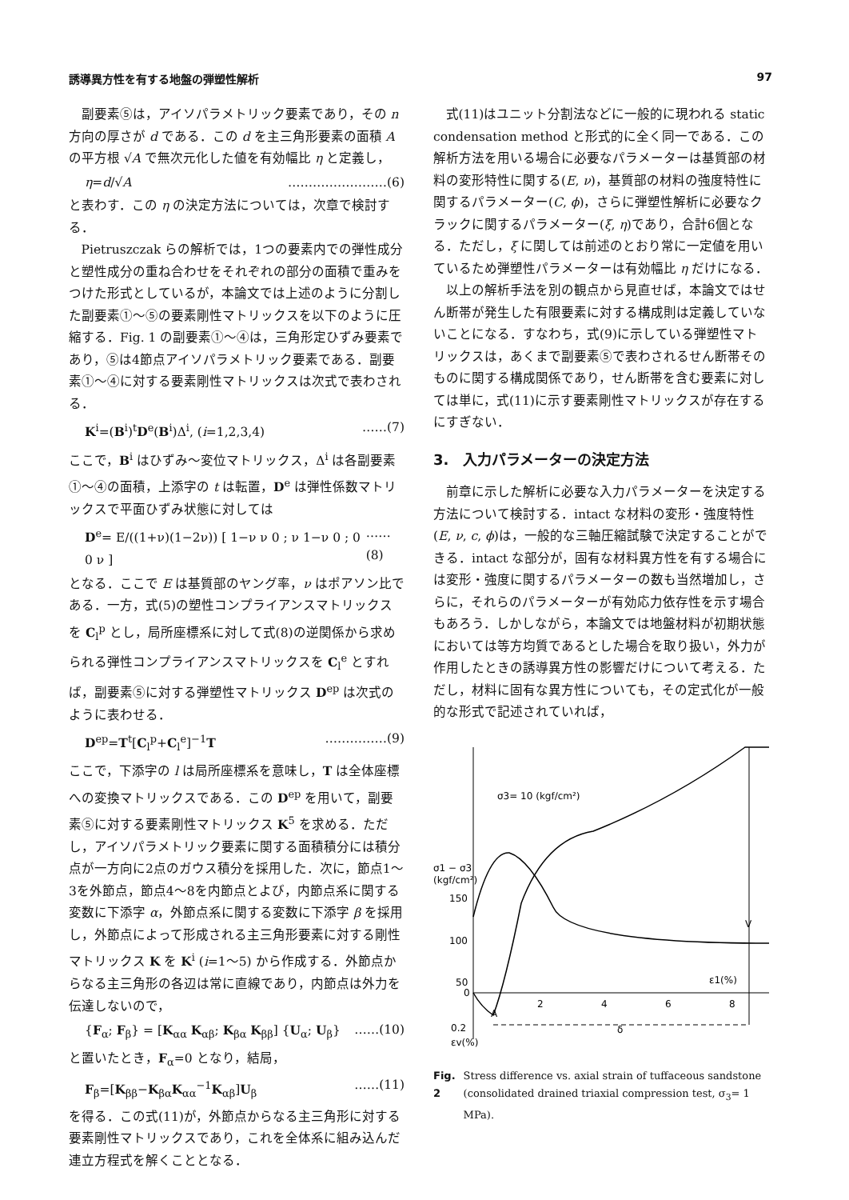誘導異方性を有する地盤の弾塑性解析 97
副要素⑤は，アイソパラメトリック要素であり，その n 方向の厚さが d である．この d を主三角形要素の面積 A の平方根 √A で無次元化した値を有効幅比 η と定義し，
η=d/√A ……………………(6)
と表わす．この η の決定方法については，次章で検討する．
Pietruszczak らの解析では，1つの要素内での弾性成分と塑性成分の重ね合わせをそれぞれの部分の面積で重みをつけた形式としているが，本論文では上述のように分割した副要素①～⑤の要素剛性マトリックスを以下のように圧縮する．Fig. 1 の副要素①～④は，三角形定ひずみ要素であり，⑤は4節点アイソパラメトリック要素である．副要素①～④に対する要素剛性マトリックスは次式で表わされる．
K<sup>i</sup>=(B<sup>i</sup>)<sup>t</sup>D<sup>e</sup>(B<sup>i</sup>)Δ<sup>i</sup>, (i=1,2,3,4) ……(7)
ここで，B<sup>i</sup> はひずみ～変位マトリックス，Δ<sup>i</sup> は各副要素①～④の面積，上添字の t は転置，D<sup>e</sup> は弾性係数マトリックスで平面ひずみ状態に対しては
D<sup>e</sup>= E/((1+ν)(1−2ν)) [ 1−ν ν 0 ; ν 1−ν 0 ; 0 0 ν ] ……(8)
となる．ここで E は基質部のヤング率，ν はポアソン比である．一方，式(5)の塑性コンプライアンスマトリックスを C<sub>l</sub><sup>p</sup> とし，局所座標系に対して式(8)の逆関係から求められる弾性コンプライアンスマトリックスを C<sub>l</sub><sup>e</sup> とすれば，副要素⑤に対する弾塑性マトリックス D<sup>ep</sup> は次式のように表わせる．
D<sup>ep</sup>=T<sup>t</sup>[C<sub>l</sub><sup>p</sup>+C<sub>l</sub><sup>e</sup>]<sup>−1</sup>T ……………(9)
ここで，下添字の l は局所座標系を意味し，T は全体座標への変換マトリックスである．この D<sup>ep</sup> を用いて，副要素⑤に対する要素剛性マトリックス K<sup>5</sup> を求める．ただし，アイソパラメトリック要素に関する面積積分には積分点が一方向に2点のガウス積分を採用した．次に，節点1～3を外節点，節点4～8を内節点とよび，内節点系に関する変数に下添字 α，外節点系に関する変数に下添字 β を採用し，外節点によって形成される主三角形要素に対する剛性マトリックス K を K<sup>i</sup> (i=1～5) から作成する．外節点からなる主三角形の各辺は常に直線であり，内節点は外力を伝達しないので，
{F<sub>α</sub>; F<sub>β</sub>} = [K<sub>αα</sub> K<sub>αβ</sub>; K<sub>βα</sub> K<sub>ββ</sub>] {U<sub>α</sub>; U<sub>β</sub>} ……(10)
と置いたとき，F<sub>α</sub>=0 となり，結局，
F<sub>β</sub>=[K<sub>ββ</sub>−K<sub>βα</sub>K<sub>αα</sub><sup>−1</sup>K<sub>αβ</sub>]U<sub>β</sub> ……(11)
を得る．この式(11)が，外節点からなる主三角形に対する要素剛性マトリックスであり，これを全体系に組み込んだ連立方程式を解くこととなる．
式(11)はユニット分割法などに一般的に現われる static condensation method と形式的に全く同一である．この解析方法を用いる場合に必要なパラメーターは基質部の材料の変形特性に関する(E, ν)，基質部の材料の強度特性に関するパラメーター(C, ϕ)，さらに弾塑性解析に必要なクラックに関するパラメーター(ξ, η)であり，合計6個となる．ただし，ξ に関しては前述のとおり常に一定値を用いているため弾塑性パラメーターは有効幅比 η だけになる．
以上の解析手法を別の観点から見直せば，本論文ではせん断帯が発生した有限要素に対する構成則は定義していないことになる．すなわち，式(9)に示している弾塑性マトリックスは，あくまで副要素⑤で表わされるせん断帯そのものに関する構成関係であり，せん断帯を含む要素に対しては単に，式(11)に示す要素剛性マトリックスが存在するにすぎない．
3.　入力パラメーターの決定方法
前章に示した解析に必要な入力パラメーターを決定する方法について検討する．intact な材料の変形・強度特性(E, ν, c, ϕ)は，一般的な三軸圧縮試験で決定することができる．intact な部分が，固有な材料異方性を有する場合には変形・強度に関するパラメーターの数も当然増加し，さらに，それらのパラメーターが有効応力依存性を示す場合もあろう．しかしながら，本論文では地盤材料が初期状態においては等方均質であるとした場合を取り扱い，外力が作用したときの誘導異方性の影響だけについて考える．ただし，材料に固有な異方性についても，その定式化が一般的な形式で記述されていれば，
σ3= 10 (kgf/cm²)
σ1 − σ3
(kgf/cm²)
150
100
50
0
2
4
6
8
ε1(%)
V
A
0.2
εv(%)
δ
Fig. 2 Stress difference vs. axial strain of tuffaceous sandstone (consolidated drained triaxial compression test, σ<sub>3</sub>= 1 MPa).